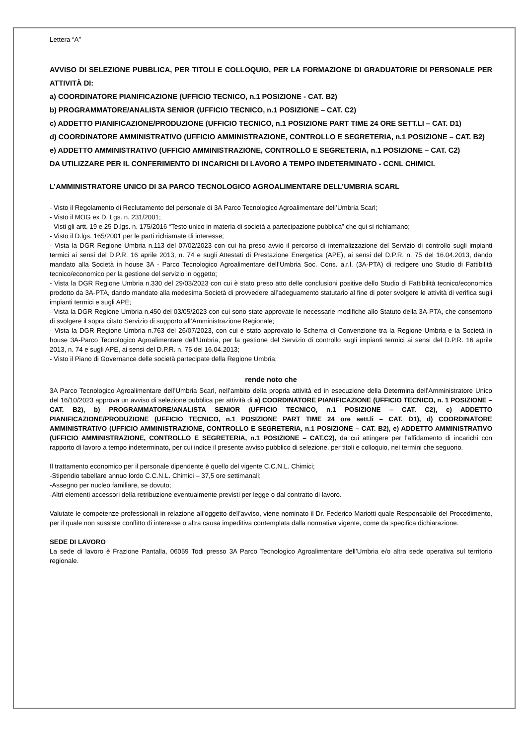Lettera “A”
AVVISO DI SELEZIONE PUBBLICA, PER TITOLI E COLLOQUIO, PER LA FORMAZIONE DI GRADUATORIE DI PERSONALE PER ATTIVITÀ DI:
a) COORDINATORE PIANIFICAZIONE (UFFICIO TECNICO, n.1 POSIZIONE - CAT. B2)
b) PROGRAMMATORE/ANALISTA SENIOR (UFFICIO TECNICO, n.1 POSIZIONE – CAT. C2)
c) ADDETTO PIANIFICAZIONE/PRODUZIONE (UFFICIO TECNICO, n.1 POSIZIONE PART TIME 24 ORE SETT.LI – CAT. D1)
d) COORDINATORE AMMINISTRATIVO (UFFICIO AMMINISTRAZIONE, CONTROLLO E SEGRETERIA, n.1 POSIZIONE – CAT. B2)
e) ADDETTO AMMINISTRATIVO (UFFICIO AMMINISTRAZIONE, CONTROLLO E SEGRETERIA, n.1 POSIZIONE – CAT. C2)
DA UTILIZZARE PER IL CONFERIMENTO DI INCARICHI DI LAVORO A TEMPO INDETERMINATO - CCNL CHIMICI.
L’AMMINISTRATORE UNICO DI 3A PARCO TECNOLOGICO AGROALIMENTARE DELL’UMBRIA SCARL
- Visto il Regolamento di Reclutamento del personale di 3A Parco Tecnologico Agroalimentare dell’Umbria Scarl;
- Visto il MOG ex D. Lgs. n. 231/2001;
- Visti gli artt. 19 e 25 D.lgs. n. 175/2016 “Testo unico in materia di società a partecipazione pubblica” che qui si richiamano;
- Visto il D.lgs. 165/2001 per le parti richiamate di interesse;
- Vista la DGR Regione Umbria n.113 del 07/02/2023 con cui ha preso avvio il percorso di internalizzazione del Servizio di controllo sugli impianti termici ai sensi del D.P.R. 16 aprile 2013, n. 74 e sugli Attestati di Prestazione Energetica (APE), ai sensi del D.P.R. n. 75 del 16.04.2013, dando mandato alla Società in house 3A - Parco Tecnologico Agroalimentare dell’Umbria Soc. Cons. a.r.l. (3A-PTA) di redigere uno Studio di Fattibilità tecnico/economico per la gestione del servizio in oggetto;
- Vista la DGR Regione Umbria n.330 del 29/03/2023 con cui è stato preso atto delle conclusioni positive dello Studio di Fattibilità tecnico/economica prodotto da 3A-PTA, dando mandato alla medesima Società di provvedere all’adeguamento statutario al fine di poter svolgere le attività di verifica sugli impianti termici e sugli APE;
- Vista la DGR Regione Umbria n.450 del 03/05/2023 con cui sono state approvate le necessarie modifiche allo Statuto della 3A-PTA, che consentono di svolgere il sopra citato Servizio di supporto all’Amministrazione Regionale;
- Vista la DGR Regione Umbria n.763 del 26/07/2023, con cui è stato approvato lo Schema di Convenzione tra la Regione Umbria e la Società in house 3A-Parco Tecnologico Agroalimentare dell’Umbria, per la gestione del Servizio di controllo sugli impianti termici ai sensi del D.P.R. 16 aprile 2013, n. 74 e sugli APE, ai sensi del D.P.R. n. 75 del 16.04.2013;
- Visto il Piano di Governance delle società partecipate della Regione Umbria;
rende noto che
3A Parco Tecnologico Agroalimentare dell’Umbria Scarl, nell’ambito della propria attività ed in esecuzione della Determina dell’Amministratore Unico del 16/10/2023 approva un avviso di selezione pubblica per attività di a) COORDINATORE PIANIFICAZIONE (UFFICIO TECNICO, n. 1 POSIZIONE – CAT. B2), b) PROGRAMMATORE/ANALISTA SENIOR (UFFICIO TECNICO, n.1 POSIZIONE – CAT. C2), c) ADDETTO PIANIFICAZIONE/PRODUZIONE (UFFICIO TECNICO, n.1 POSIZIONE PART TIME 24 ore sett.li – CAT. D1), d) COORDINATORE AMMINISTRATIVO (UFFICIO AMMINISTRAZIONE, CONTROLLO E SEGRETERIA, n.1 POSIZIONE – CAT. B2), e) ADDETTO AMMINISTRATIVO (UFFICIO AMMINISTRAZIONE, CONTROLLO E SEGRETERIA, n.1 POSIZIONE – CAT.C2), da cui attingere per l’affidamento di incarichi con rapporto di lavoro a tempo indeterminato, per cui indice il presente avviso pubblico di selezione, per titoli e colloquio, nei termini che seguono.
Il trattamento economico per il personale dipendente è quello del vigente C.C.N.L. Chimici;
-Stipendio tabellare annuo lordo C.C.N.L. Chimici – 37,5 ore settimanali;
-Assegno per nucleo familiare, se dovuto;
-Altri elementi accessori della retribuzione eventualmente previsti per legge o dal contratto di lavoro.
Valutate le competenze professionali in relazione all’oggetto dell’avviso, viene nominato il Dr. Federico Mariotti quale Responsabile del Procedimento, per il quale non sussiste conflitto di interesse o altra causa impeditiva contemplata dalla normativa vigente, come da specifica dichiarazione.
SEDE DI LAVORO
La sede di lavoro è Frazione Pantalla, 06059 Todi presso 3A Parco Tecnologico Agroalimentare dell’Umbria e/o altra sede operativa sul territorio regionale.